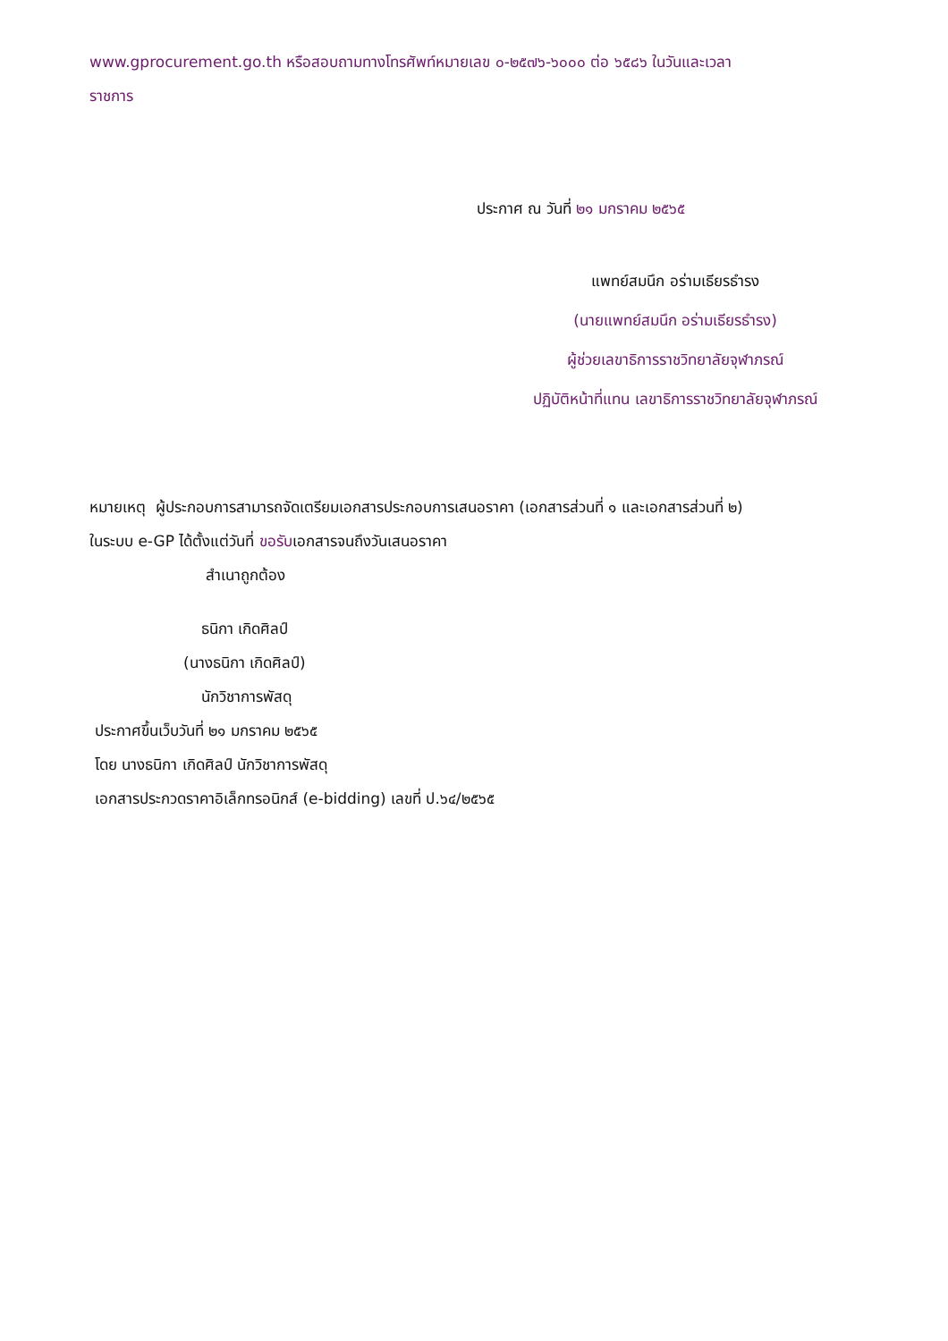www.gprocurement.go.th หรือสอบถามทางโทรศัพท์หมายเลข ๐-๒๕๗๖-๖๐๐๐ ต่อ ๖๕๘๖ ในวันและเวลา
ราชการ
ประกาศ ณ วันที่ ๒๑ มกราคม ๒๕๖๕
แพทย์สมนึก อร่ามเธียรธำรง
(นายแพทย์สมนึก อร่ามเธียรธำรง)
ผู้ช่วยเลขาธิการราชวิทยาลัยจุฬาภรณ์
ปฏิบัติหน้าที่แทน เลขาธิการราชวิทยาลัยจุฬาภรณ์
หมายเหตุ ผู้ประกอบการสามารถจัดเตรียมเอกสารประกอบการเสนอราคา (เอกสารส่วนที่ ๑ และเอกสารส่วนที่ ๒)
ในระบบ e-GP ได้ตั้งแต่วันที่ ขอรับเอกสารจนถึงวันเสนอราคา
สำเนาถูกต้อง
ธนิกา เกิดศิลป์
(นางธนิกา เกิดศิลป์)
นักวิชาการพัสดุ
ประกาศขึ้นเว็บวันที่ ๒๑ มกราคม ๒๕๖๕
โดย นางธนิกา เกิดศิลป์ นักวิชาการพัสดุ
เอกสารประกวดราคาอิเล็กทรอนิกส์ (e-bidding) เลขที่ ป.๖๔/๒๕๖๕